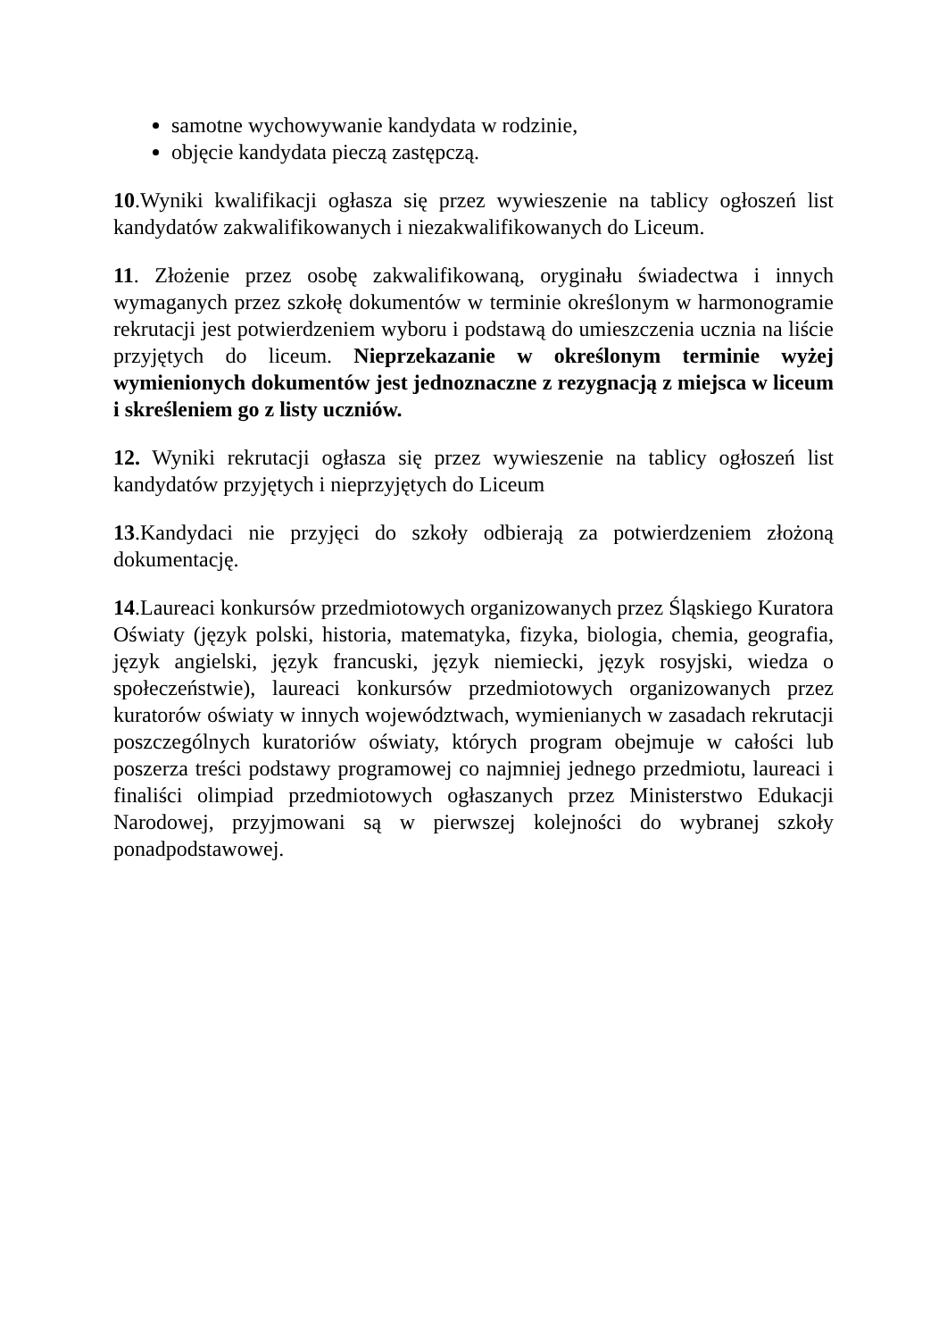samotne wychowywanie kandydata w rodzinie,
objęcie kandydata pieczą zastępczą.
10.Wyniki kwalifikacji ogłasza się przez wywieszenie na tablicy ogłoszeń list kandydatów zakwalifikowanych i niezakwalifikowanych do Liceum.
11. Złożenie przez osobę zakwalifikowaną, oryginału świadectwa i innych wymaganych przez szkołę dokumentów w terminie określonym w harmonogramie rekrutacji jest potwierdzeniem wyboru i podstawą do umieszczenia ucznia na liście przyjętych do liceum. Nieprzekazanie w określonym terminie wyżej wymienionych dokumentów jest jednoznaczne z rezygnacją z miejsca w liceum i skreśleniem go z listy uczniów.
12. Wyniki rekrutacji ogłasza się przez wywieszenie na tablicy ogłoszeń list kandydatów przyjętych i nieprzyjętych do Liceum
13.Kandydaci nie przyjęci do szkoły odbierają za potwierdzeniem złożoną dokumentację.
14.Laureaci konkursów przedmiotowych organizowanych przez Śląskiego Kuratora Oświaty (język polski, historia, matematyka, fizyka, biologia, chemia, geografia, język angielski, język francuski, język niemiecki, język rosyjski, wiedza o społeczeństwie), laureaci konkursów przedmiotowych organizowanych przez kuratorów oświaty w innych województwach, wymienianych w zasadach rekrutacji poszczególnych kuratoriów oświaty, których program obejmuje w całości lub poszerza treści podstawy programowej co najmniej jednego przedmiotu, laureaci i finaliści olimpiad przedmiotowych ogłaszanych przez Ministerstwo Edukacji Narodowej, przyjmowani są w pierwszej kolejności do wybranej szkoły ponadpodstawowej.